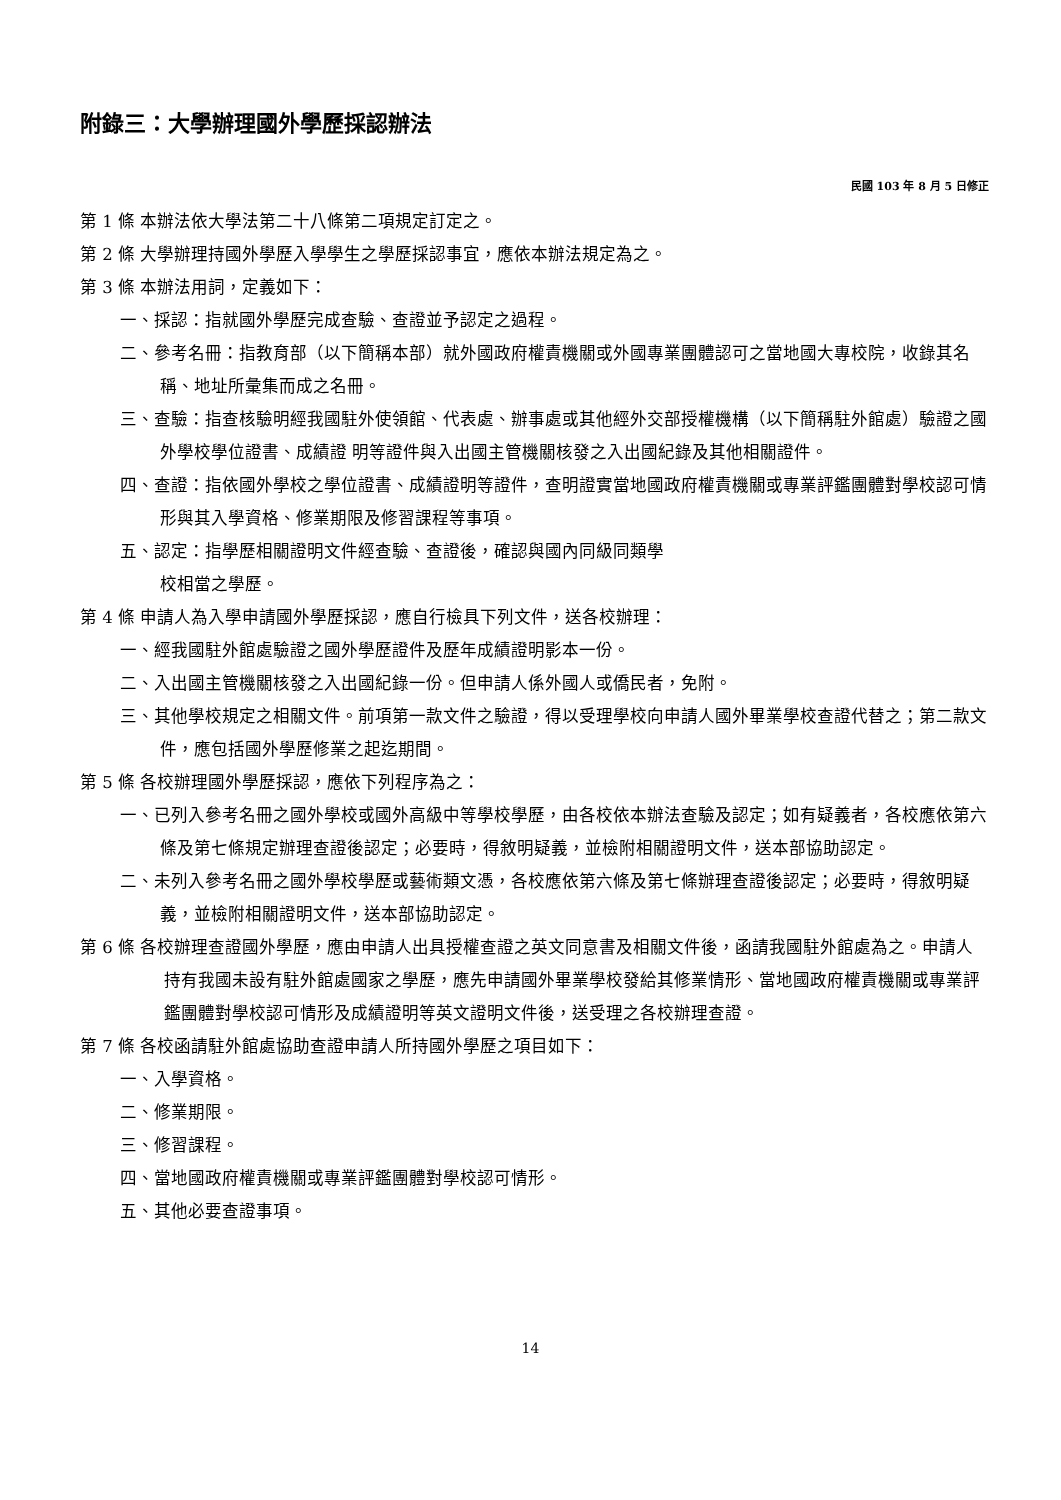附錄三：大學辦理國外學歷採認辦法
民國 103 年 8 月 5 日修正
第 1 條 本辦法依大學法第二十八條第二項規定訂定之。
第 2 條 大學辦理持國外學歷入學學生之學歷採認事宜，應依本辦法規定為之。
第 3 條 本辦法用詞，定義如下：
一、採認：指就國外學歷完成查驗、查證並予認定之過程。
二、參考名冊：指教育部（以下簡稱本部）就外國政府權責機關或外國專業團體認可之當地國大專校院，收錄其名稱、地址所彙集而成之名冊。
三、查驗：指查核驗明經我國駐外使領館、代表處、辦事處或其他經外交部授權機構（以下簡稱駐外館處）驗證之國外學校學位證書、成績證 明等證件與入出國主管機關核發之入出國紀錄及其他相關證件。
四、查證：指依國外學校之學位證書、成績證明等證件，查明證實當地國政府權責機關或專業評鑑團體對學校認可情形與其入學資格、修業期限及修習課程等事項。
五、認定：指學歷相關證明文件經查驗、查證後，確認與國內同級同類學
校相當之學歷。
第 4 條 申請人為入學申請國外學歷採認，應自行檢具下列文件，送各校辦理：
一、經我國駐外館處驗證之國外學歷證件及歷年成績證明影本一份。
二、入出國主管機關核發之入出國紀錄一份。但申請人係外國人或僑民者，免附。
三、其他學校規定之相關文件。前項第一款文件之驗證，得以受理學校向申請人國外畢業學校查證代替之；第二款文件，應包括國外學歷修業之起迄期間。
第 5 條 各校辦理國外學歷採認，應依下列程序為之：
一、已列入參考名冊之國外學校或國外高級中等學校學歷，由各校依本辦法查驗及認定；如有疑義者，各校應依第六條及第七條規定辦理查證後認定；必要時，得敘明疑義，並檢附相關證明文件，送本部協助認定。
二、未列入參考名冊之國外學校學歷或藝術類文憑，各校應依第六條及第七條辦理查證後認定；必要時，得敘明疑義，並檢附相關證明文件，送本部協助認定。
第 6 條 各校辦理查證國外學歷，應由申請人出具授權查證之英文同意書及相關文件後，函請我國駐外館處為之。申請人持有我國未設有駐外館處國家之學歷，應先申請國外畢業學校發給其修業情形、當地國政府權責機關或專業評鑑團體對學校認可情形及成績證明等英文證明文件後，送受理之各校辦理查證。
第 7 條 各校函請駐外館處協助查證申請人所持國外學歷之項目如下：
一、入學資格。
二、修業期限。
三、修習課程。
四、當地國政府權責機關或專業評鑑團體對學校認可情形。
五、其他必要查證事項。
14